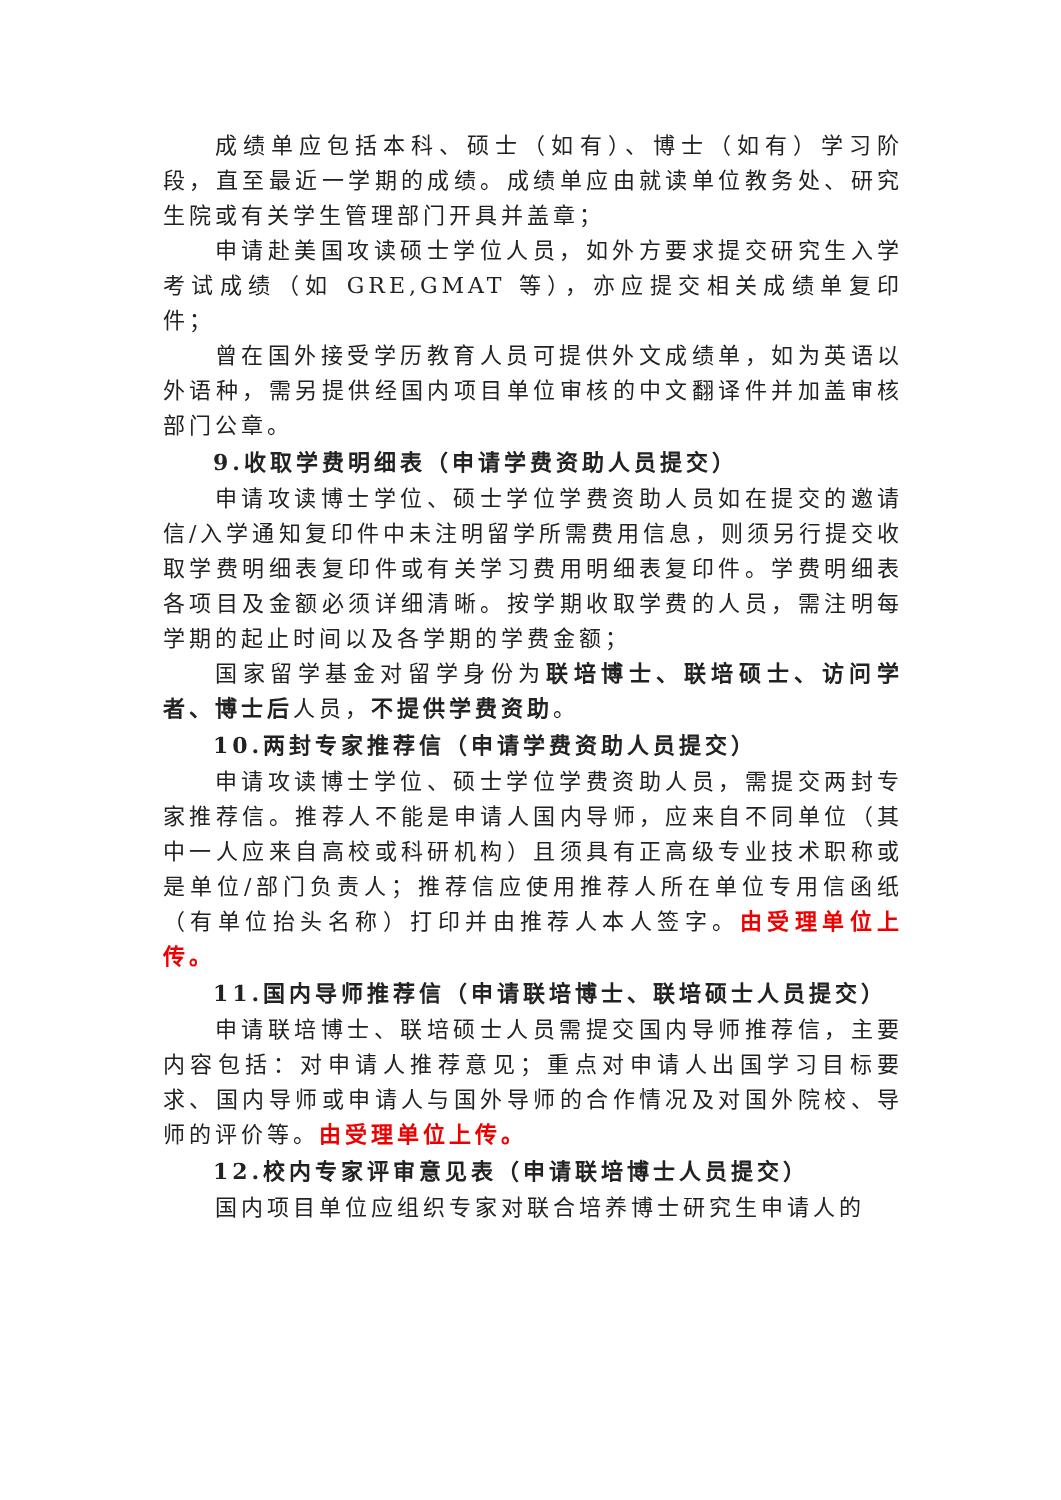成绩单应包括本科、硕士（如有）、博士（如有）学习阶段，直至最近一学期的成绩。成绩单应由就读单位教务处、研究生院或有关学生管理部门开具并盖章；
申请赴美国攻读硕士学位人员，如外方要求提交研究生入学考试成绩（如 GRE,GMAT 等），亦应提交相关成绩单复印件；
曾在国外接受学历教育人员可提供外文成绩单，如为英语以外语种，需另提供经国内项目单位审核的中文翻译件并加盖审核部门公章。
9.收取学费明细表（申请学费资助人员提交）
申请攻读博士学位、硕士学位学费资助人员如在提交的邀请信/入学通知复印件中未注明留学所需费用信息，则须另行提交收取学费明细表复印件或有关学习费用明细表复印件。学费明细表各项目及金额必须详细清晰。按学期收取学费的人员，需注明每学期的起止时间以及各学期的学费金额；
国家留学基金对留学身份为联培博士、联培硕士、访问学者、博士后人员，不提供学费资助。
10.两封专家推荐信（申请学费资助人员提交）
申请攻读博士学位、硕士学位学费资助人员，需提交两封专家推荐信。推荐人不能是申请人国内导师，应来自不同单位（其中一人应来自高校或科研机构）且须具有正高级专业技术职称或是单位/部门负责人；推荐信应使用推荐人所在单位专用信函纸（有单位抬头名称）打印并由推荐人本人签字。由受理单位上传。
11.国内导师推荐信（申请联培博士、联培硕士人员提交）
申请联培博士、联培硕士人员需提交国内导师推荐信，主要内容包括：对申请人推荐意见；重点对申请人出国学习目标要求、国内导师或申请人与国外导师的合作情况及对国外院校、导师的评价等。由受理单位上传。
12.校内专家评审意见表（申请联培博士人员提交）
国内项目单位应组织专家对联合培养博士研究生申请人的